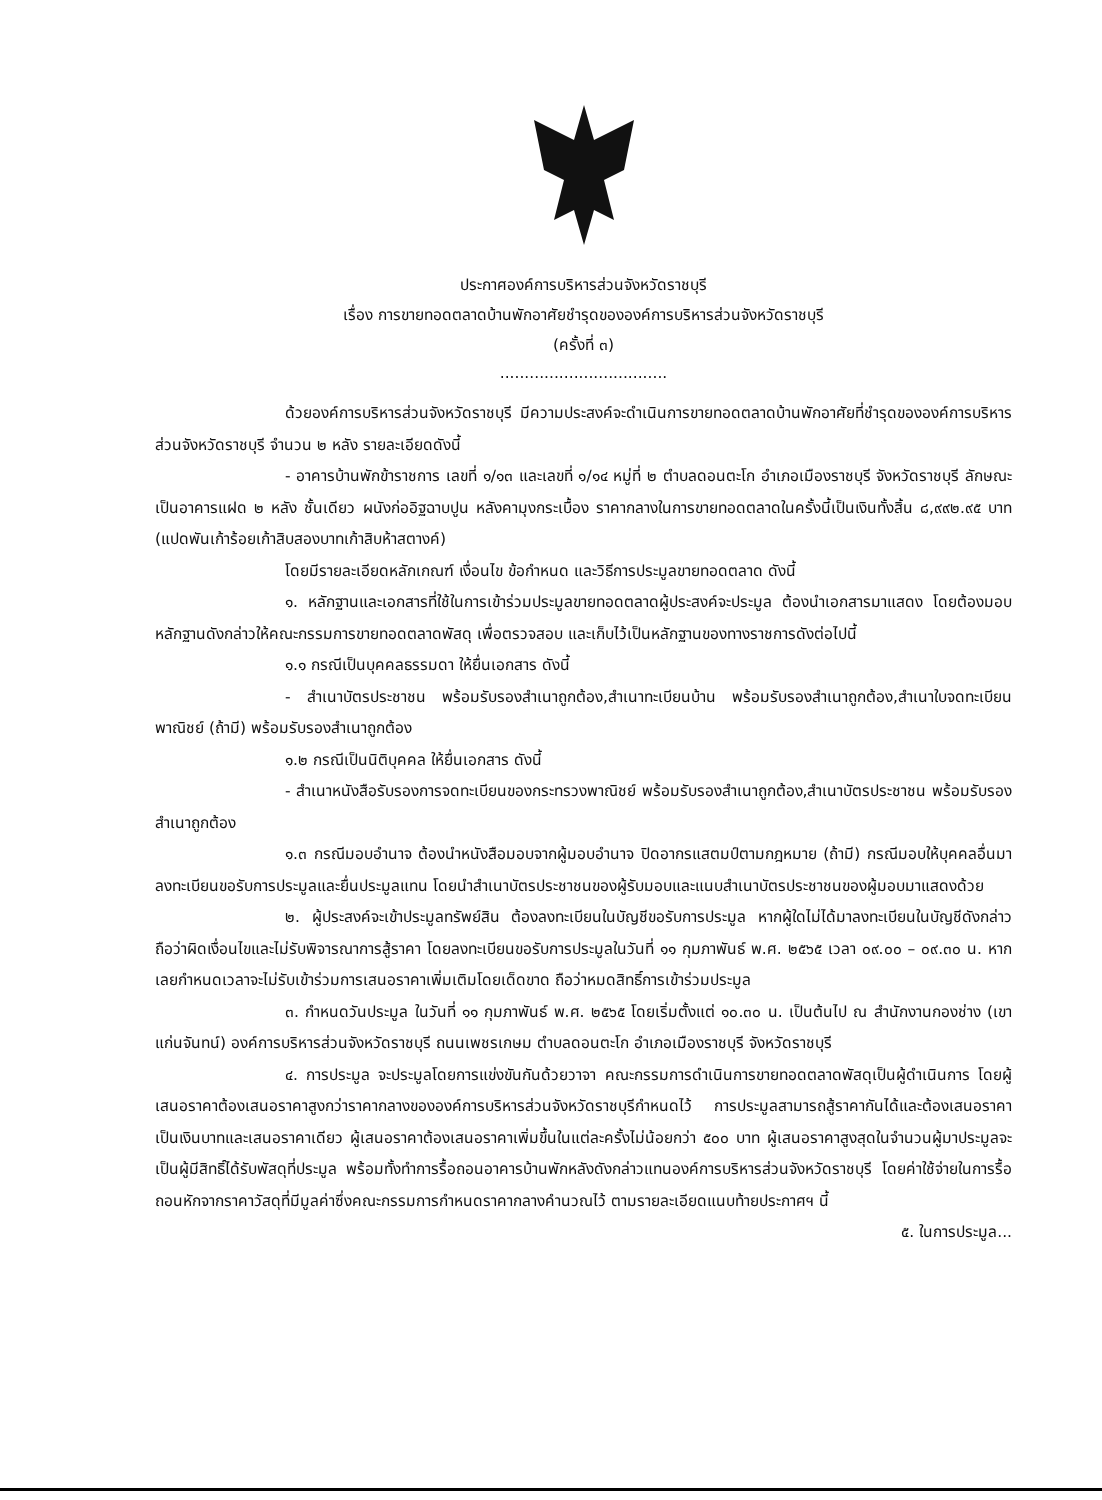ประกาศองค์การบริหารส่วนจังหวัดราชบุรี
เรื่อง การขายทอดตลาดบ้านพักอาศัยชำรุดขององค์การบริหารส่วนจังหวัดราชบุรี
(ครั้งที่ ๓)
..................................
ด้วยองค์การบริหารส่วนจังหวัดราชบุรี มีความประสงค์จะดำเนินการขายทอดตลาดบ้านพักอาศัยที่ชำรุดขององค์การบริหารส่วนจังหวัดราชบุรี จำนวน ๒ หลัง รายละเอียดดังนี้
- อาคารบ้านพักข้าราชการ เลขที่ ๑/๑๓ และเลขที่ ๑/๑๔ หมู่ที่ ๒ ตำบลดอนตะโก อำเภอเมืองราชบุรี จังหวัดราชบุรี ลักษณะเป็นอาคารแฝด ๒ หลัง ชั้นเดียว ผนังก่ออิฐฉาบปูน หลังคามุงกระเบื้อง ราคากลางในการขายทอดตลาดในครั้งนี้เป็นเงินทั้งสิ้น ๘,๙๙๒.๙๕ บาท (แปดพันเก้าร้อยเก้าสิบสองบาทเก้าสิบห้าสตางค์)
โดยมีรายละเอียดหลักเกณฑ์ เงื่อนไข ข้อกำหนด และวิธีการประมูลขายทอดตลาด ดังนี้
๑. หลักฐานและเอกสารที่ใช้ในการเข้าร่วมประมูลขายทอดตลาดผู้ประสงค์จะประมูล ต้องนำเอกสารมาแสดง โดยต้องมอบหลักฐานดังกล่าวให้คณะกรรมการขายทอดตลาดพัสดุ เพื่อตรวจสอบ และเก็บไว้เป็นหลักฐานของทางราชการดังต่อไปนี้
๑.๑ กรณีเป็นบุคคลธรรมดา ให้ยื่นเอกสาร ดังนี้
- สำเนาบัตรประชาชน พร้อมรับรองสำเนาถูกต้อง,สำเนาทะเบียนบ้าน พร้อมรับรองสำเนาถูกต้อง,สำเนาใบจดทะเบียนพาณิชย์ (ถ้ามี) พร้อมรับรองสำเนาถูกต้อง
๑.๒ กรณีเป็นนิติบุคคล ให้ยื่นเอกสาร ดังนี้
- สำเนาหนังสือรับรองการจดทะเบียนของกระทรวงพาณิชย์ พร้อมรับรองสำเนาถูกต้อง,สำเนาบัตรประชาชน พร้อมรับรองสำเนาถูกต้อง
๑.๓ กรณีมอบอำนาจ ต้องนำหนังสือมอบจากผู้มอบอำนาจ ปิดอากรแสตมป์ตามกฎหมาย (ถ้ามี) กรณีมอบให้บุคคลอื่นมาลงทะเบียนขอรับการประมูลและยื่นประมูลแทน โดยนำสำเนาบัตรประชาชนของผู้รับมอบและแนบสำเนาบัตรประชาชนของผู้มอบมาแสดงด้วย
๒. ผู้ประสงค์จะเข้าประมูลทรัพย์สิน ต้องลงทะเบียนในบัญชีขอรับการประมูล หากผู้ใดไม่ได้มาลงทะเบียนในบัญชีดังกล่าว ถือว่าผิดเงื่อนไขและไม่รับพิจารณาการสู้ราคา โดยลงทะเบียนขอรับการประมูลในวันที่ ๑๑ กุมภาพันธ์ พ.ศ. ๒๕๖๕ เวลา ๐๙.๐๐ – ๐๙.๓๐ น. หากเลยกำหนดเวลาจะไม่รับเข้าร่วมการเสนอราคาเพิ่มเติมโดยเด็ดขาด ถือว่าหมดสิทธิ์การเข้าร่วมประมูล
๓. กำหนดวันประมูล ในวันที่ ๑๑ กุมภาพันธ์ พ.ศ. ๒๕๖๕ โดยเริ่มตั้งแต่ ๑๐.๓๐ น. เป็นต้นไป ณ สำนักงานกองช่าง (เขาแก่นจันทน์) องค์การบริหารส่วนจังหวัดราชบุรี ถนนเพชรเกษม ตำบลดอนตะโก อำเภอเมืองราชบุรี จังหวัดราชบุรี
๔. การประมูล จะประมูลโดยการแข่งขันกันด้วยวาจา คณะกรรมการดำเนินการขายทอดตลาดพัสดุเป็นผู้ดำเนินการ โดยผู้เสนอราคาต้องเสนอราคาสูงกว่าราคากลางขององค์การบริหารส่วนจังหวัดราชบุรีกำหนดไว้ การประมูลสามารถสู้ราคากันได้และต้องเสนอราคาเป็นเงินบาทและเสนอราคาเดียว ผู้เสนอราคาต้องเสนอราคาเพิ่มขึ้นในแต่ละครั้งไม่น้อยกว่า ๕๐๐ บาท ผู้เสนอราคาสูงสุดในจำนวนผู้มาประมูลจะเป็นผู้มีสิทธิ์ได้รับพัสดุที่ประมูล พร้อมทั้งทำการรื้อถอนอาคารบ้านพักหลังดังกล่าวแทนองค์การบริหารส่วนจังหวัดราชบุรี โดยค่าใช้จ่ายในการรื้อถอนหักจากราคาวัสดุที่มีมูลค่าซึ่งคณะกรรมการกำหนดราคากลางคำนวณไว้ ตามรายละเอียดแนบท้ายประกาศฯ นี้
๕. ในการประมูล...